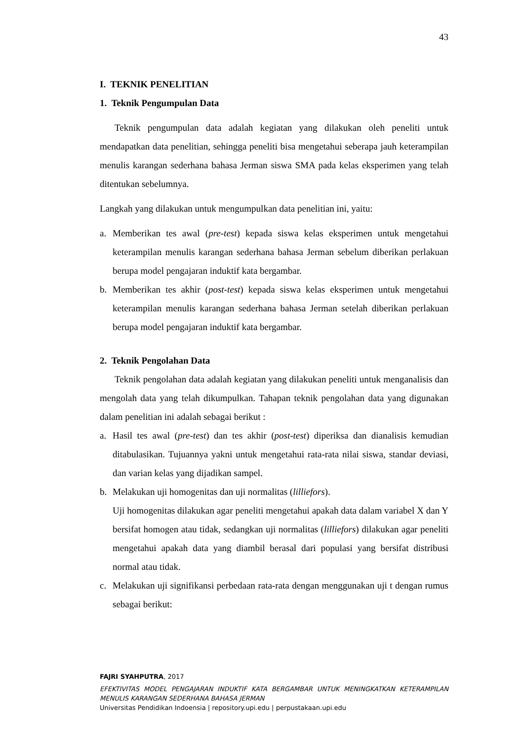43
I. TEKNIK PENELITIAN
1. Teknik Pengumpulan Data
Teknik pengumpulan data adalah kegiatan yang dilakukan oleh peneliti untuk mendapatkan data penelitian, sehingga peneliti bisa mengetahui seberapa jauh keterampilan menulis karangan sederhana bahasa Jerman siswa SMA pada kelas eksperimen yang telah ditentukan sebelumnya.
Langkah yang dilakukan untuk mengumpulkan data penelitian ini, yaitu:
a. Memberikan tes awal (pre-test) kepada siswa kelas eksperimen untuk mengetahui keterampilan menulis karangan sederhana bahasa Jerman sebelum diberikan perlakuan berupa model pengajaran induktif kata bergambar.
b. Memberikan tes akhir (post-test) kepada siswa kelas eksperimen untuk mengetahui keterampilan menulis karangan sederhana bahasa Jerman setelah diberikan perlakuan berupa model pengajaran induktif kata bergambar.
2. Teknik Pengolahan Data
Teknik pengolahan data adalah kegiatan yang dilakukan peneliti untuk menganalisis dan mengolah data yang telah dikumpulkan. Tahapan teknik pengolahan data yang digunakan dalam penelitian ini adalah sebagai berikut :
a. Hasil tes awal (pre-test) dan tes akhir (post-test) diperiksa dan dianalisis kemudian ditabulasikan. Tujuannya yakni untuk mengetahui rata-rata nilai siswa, standar deviasi, dan varian kelas yang dijadikan sampel.
b. Melakukan uji homogenitas dan uji normalitas (lilliefors).
Uji homogenitas dilakukan agar peneliti mengetahui apakah data dalam variabel X dan Y bersifat homogen atau tidak, sedangkan uji normalitas (lilliefors) dilakukan agar peneliti mengetahui apakah data yang diambil berasal dari populasi yang bersifat distribusi normal atau tidak.
c. Melakukan uji signifikansi perbedaan rata-rata dengan menggunakan uji t dengan rumus sebagai berikut:
FAJRI SYAHPUTRA, 2017
EFEKTIVITAS MODEL PENGAJARAN INDUKTIF KATA BERGAMBAR UNTUK MENINGKATKAN KETERAMPILAN MENULIS KARANGAN SEDERHANA BAHASA JERMAN
Universitas Pendidikan Indoensia | repository.upi.edu | perpustakaan.upi.edu